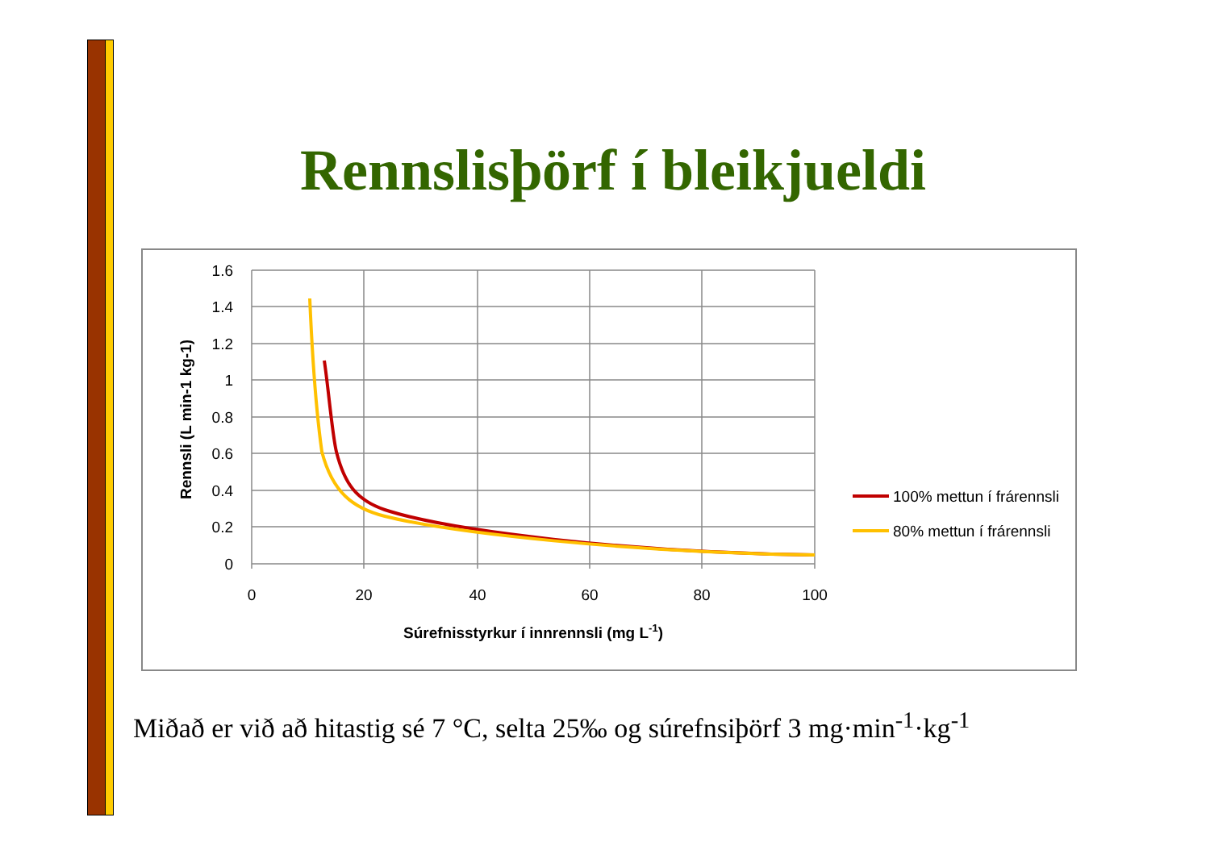Rennslisþörf í bleikjueldi
1.6
1.4
1.2
1
0.8
0.6
0.4
0.2
0
0
20
40
60
80
100
Súrefnisstyrkur í innrennsli (mg L-1)
Rennsli (L min-1 kg-1)
100% mettun í frárennsli
80% mettun í frárennsli
Miðað er við að hitastig sé 7 °C, selta 25‰ og súrefnsiþörf 3 mg·min<sup>-1</sup>·kg<sup>-1</sup>